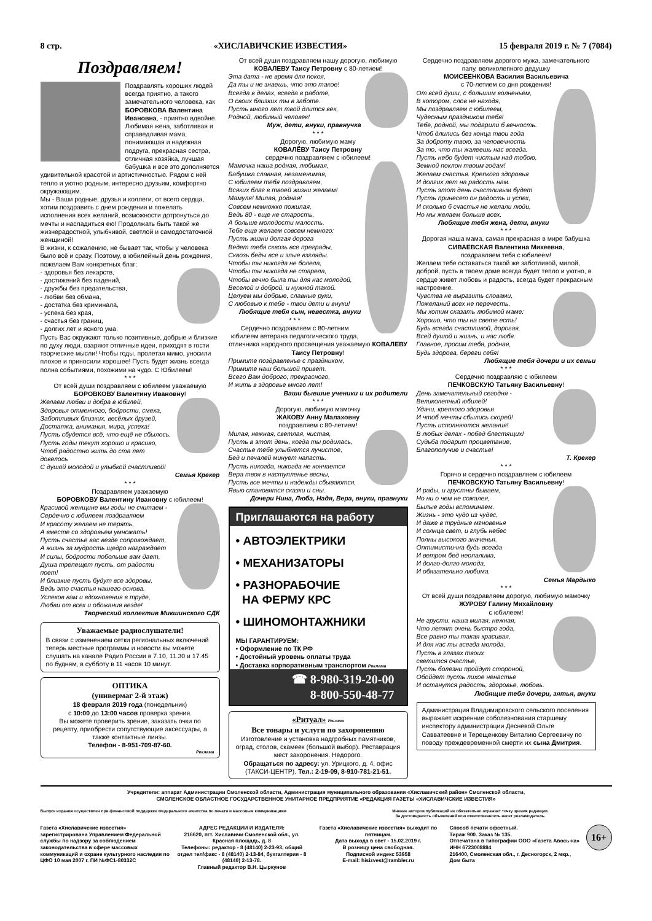8 стр. «ХИСЛАВИЧСКИЕ ИЗВЕСТИЯ» 15 февраля 2019 г. № 7 (7084)
Поздравляем!
Поздравлять хороших людей всегда приятно, а такого замечательного человека, как БОРОВКОВА Валентина Ивановна, - приятно вдвойне.
Любимая жена, заботливая и справедливая мама, понимающая и надежная подруга, прекрасная сестра, отличная хозяйка, лучшая бабушка и все это дополняется удивительной красотой и артистичностью. Рядом с ней тепло и уютно родным, интересно друзьям, комфортно окружающим.
Мы - Ваши родные, друзья и коллеги, от всего сердца, хотим поздравить с днем рождения и пожелать исполнения всех желаний, возможности дотронуться до мечты и насладиться ею! Продолжать быть такой же жизнерадостной, улыбчивой, светлой и самодостаточной женщиной!
В жизни, к сожалению, не бывает так, чтобы у человека было всё и сразу. Поэтому, в юбилейный день рождения, пожелаем Вам конкретных благ:
- здоровья без лекарств,
- достижений без падений,
- дружбы без предательства,
- любви без обмана,
- достатка без криминала,
- успеха без края,
- счастья без границ,
- долгих лет и ясного ума.
Пусть Вас окружают только позитивные, добрые и близкие по духу люди, озаряют отличные идеи, приходят в гости творческие мысли! Чтобы годы, пролетая мимо, уносили плохое и приносили хорошее! Пусть будет жизнь всегда полна событиями, похожими на чудо. С Юбилеем!
* * *
От всей души поздравляем с юбилеем уважаемую БОРОВКОВУ Валентину Ивановну!
Желаем любви и добра в юбилей,
Здоровья отменного, бодрости, смеха,
Заботливых близких, весёлых друзей,
Достатка, внимания, мира, успеха!
Пусть сбудется всё, что ещё не сбылось,
Пусть годы текут хорошо и красиво,
Чтоб радостно жить до ста лет довелось
С душой молодой и улыбкой счастливой!
Семья Крекер
* * *
Поздравляем уважаемую
БОРОВКОВУ Валентину Ивановну с юбилеем!
Красивой женщине мы годы не считаем -
Сердечно с юбилеем поздравляем
И красоту желаем не терять,
А вместе со здоровьем умножать!
Пусть счастье вас везде сопровождает,
А жизнь за мудрость щедро награждает
И силы, бодрости побольше вам дает,
Душа трепещет пусть, от радости поет!
И близкие пусть будут все здоровы,
Ведь это счастья нашего основа.
Успехов вам и вдохновения в труде,
Любви от всех и обожания везде!
Творческий коллектив Микшинского СДК
Уважаемые радиослушатели!
В связи с изменением сетки региональных включений теперь местные программы и новости вы можете слушать на канале Радио России в 7.10, 11.30 и 17.45 по будням, в субботу в 11 часов 10 минут.
ОПТИКА
(универмаг 2-й этаж)
18 февраля 2019 года (понедельник)
с 10:00 до 13:00 часов проверка зрения.
Вы можете проверить зрение, заказать очки по рецепту, приобрести сопутствующие аксессуары, а также контактные линзы.
Телефон - 8-951-709-87-60.
Реклама
От всей души поздравляем нашу дорогую, любимую КОВАЛЕВУ Таису Петровну с 80-летием!
Эта дата - не время для покоя,
Да ты и не знаешь, что это такое!
Всегда в делах, всегда в работе,
О своих близких ты в заботе.
Пусть много лет твой длится век,
Родной, любимый человек!
Муж, дети, внуки, правнучка
* * *
Дорогую, любимую маму
КОВАЛЁВУ Таису Петровну
сердечно поздравляем с юбилеем!
Мамочка наша родная, любимая,
Бабушка славная, незаменимая,
С юбилеем тебя поздравляем,
Всяких благ в твоей жизни желаем!
Мамуля! Милая, родная!
Совсем немножко пожилая,
Ведь 80 - еще не старость,
А больше молодости малость.
Тебе еще желаем совсем немного:
Пусть жизни долгая дорога
Ведет тебя сквозь все преграды,
Сквозь беды все и злые взгляды.
Чтобы ты никогда не болела,
Чтобы ты никогда не старела,
Чтобы вечно была ты для нас молодой,
Веселой и доброй, и нужной такой.
Целуем мы добрые, славные руки,
С любовью к тебе - твои дети и внуки!
Любящие тебя сын, невестка, внуки
* * *
Сердечно поздравляем с 80-летним юбилеем ветерана педагогического труда, отличника народного просвещения уважаемую КОВАЛЕВУ Таису Петровну!
Примите поздравленье с праздником,
Примите наш большой привет.
Всего Вам доброго, прекрасного,
И жить в здоровье много лет!
Ваши бывшие ученики и их родители
* * *
Дорогую, любимую мамочку
ЖАКОВУ Анну Малаховну
поздравляем с 80-летием!
Милая, нежная, светлая, чистая,
Пусть в этот день, когда ты родилась,
Счастье тебе улыбнется лучистое,
Бед и печалей минует напасть.
Пусть никогда, никогда не кончается
Вера твоя в наступленье весны,
Пусть все мечты и надежды сбываются,
Явью становятся сказки и сны.
Дочери Нина, Люба, Надя, Вера, внуки, правнуки
Приглашаются на работу
• АВТОЭЛЕКТРИКИ
• МЕХАНИЗАТОРЫ
• РАЗНОРАБОЧИЕ
НА ФЕРМУ КРС
• ШИНОМОНТАЖНИКИ
МЫ ГАРАНТИРУЕМ:
• Оформление по ТК РФ
• Достойный уровень оплаты труда
• Доставка корпоративным транспортом Реклама
☎ 8-980-319-20-00
8-800-550-48-77
«Ритуал» Реклама
Все товары и услуги по захоронению
Изготовление и установка надгробных памятников, оград, столов, скамеек (большой выбор). Реставрация мест захоронения. Недорого.
Обращаться по адресу: ул. Урицкого, д. 4, офис (ТАКСИ-ЦЕНТР). Тел.: 2-19-09, 8-910-781-21-51.
Сердечно поздравляем дорогого мужа, замечательного папу, великолепного дедушку
МОИСЕЕНКОВА Василия Васильевича
с 70-летием со дня рождения!
От всей души, с большим волненьем,
В котором, слов не находя,
Мы поздравляем с юбилеем,
Чудесным праздником тебя!
Тебе, родной, мы подарили б вечность.
Чтоб длились без конца твои года
За доброту твою, за человечность
За то, что ты жалеешь нас всегда.
Пусть небо будет чистым над тобою,
Земной поклон твоим годам!
Желаем счастья. Крепкого здоровья
И долгих лет на радость нам.
Пусть этот день счастливым будет
Пусть принесет он радость и успех,
И сколько б счастья не желали люди,
Но мы желаем больше всех.
Любящие тебя жена, дети, внуки
* * *
Дорогая наша мама, самая прекрасная в мире бабушка СИВАЕВСКАЯ Валентина Михеевна,
поздравляем тебя с юбилеем!
Желаем тебе оставаться такой же заботливой, милой, доброй, пусть в твоем доме всегда будет тепло и уютно, в сердце живет любовь и радость, всегда будет прекрасным настроение.
Чувства не выразить словами,
Пожеланий всех не перечесть,
Мы хотим сказать любимой маме:
Хорошо, что ты на свете есть!
Будь всегда счастливой, дорогая,
Всей душой и жизнь, и нас любя.
Главное, просим тебя, родная,
Будь здорова, береги себя!
Любящие тебя дочери и их семьи
* * *
Сердечно поздравляю с юбилеем
ПЕЧКОВСКУЮ Татьяну Васильевну!
День замечательный сегодня -
Великолепный юбилей!
Удачи, крепкого здоровья
И чтоб мечты сбылись скорей!
Пусть исполняются желания!
В любых делах - побед блестящих!
Судьба подарит процветание,
Благополучие и счастье!
Т. Крекер
* * *
Горячо и сердечно поздравляем с юбилеем
ПЕЧКОВСКУЮ Татьяну Васильевну!
И рады, и грустны бываем,
Но ни о чем не сожалея,
Былые годы вспоминаем.
Жизнь - это чудо из чудес,
И даже в трудные мгновенья
И солнца свет, и глубь небес
Полны высокого значенья.
Оптимистична будь всегда
И ветром бед неопалима,
И долго-долго молода,
И обязательно любима.
Семья Мардыко
* * *
От всей души поздравляем дорогую, любимую мамочку ЖУРОВУ Галину Михайловну
с юбилеем!
Не грусти, наша милая, нежная,
Что летят очень быстро года,
Все равно ты такая красивая,
И для нас ты всегда молода.
Пусть в глазах твоих
светится счастье,
Пусть болезни пройдут стороной,
Обойдет пусть лихое ненастье
И останутся радость, здоровье, любовь.
Любящие тебя дочери, зятья, внуки
Администрация Владимировского сельского поселения выражает искренние соболезнования старшему инспектору администрации Десневой Ольге Савватеевне и Терещенкову Виталию Сергеевичу по поводу преждевременной смерти их сына Дмитрия.
Учредители: аппарат Администрации Смоленской области, Администрация муниципального образования «Хиславичский район» Смоленской области,
СМОЛЕНСКОЕ ОБЛАСТНОЕ ГОСУДАРСТВЕННОЕ УНИТАРНОЕ ПРЕДПРИЯТИЕ «РЕДАКЦИЯ ГАЗЕТЫ «ХИСЛАВИЧСКИЕ ИЗВЕСТИЯ»
Выпуск издания осуществлен при финансовой поддержке Федерального агентства по печати и массовым коммуникациям
Мнение авторов публикаций не обязательно отражает точку зрения редакции.
За достоверность объявлений всю ответственность несет рекламодатель.
Газета «Хиславичские известия» зарегистрирована Управлением Федеральной службы по надзору за соблюдением законодательства в сфере массовых коммуникаций и охране культурного наследия по ЦФО 10 мая 2007 г. ПИ №ФС1-80332С
АДРЕС РЕДАКЦИИ И ИЗДАТЕЛЯ:
216620, пгт. Хиславичи Смоленской обл., ул. Красная площадь, д. 8
Телефоны: редактор - 8 (48140) 2-23-93, общий отдел тел/факс - 8 (48140) 2-13-84, бухгалтерия - 8 (48140) 2-13-78.
Главный редактор В.Н. Цыркунов
Газета «Хиславичские известия» выходит по пятницам.
Дата выхода в свет - 15.02.2019 г.
В розницу цена свободная.
Подписной индекс 53958
E-mail: hisizvest@rambler.ru
Способ печати офсетный.
Тираж 900. Заказ № 135.
Отпечатана в типографии ООО «Газета Авось-ка» ИНН 6723008884
216400, Смоленская обл., г. Десногорск, 2 мкр., Дом быта
16+